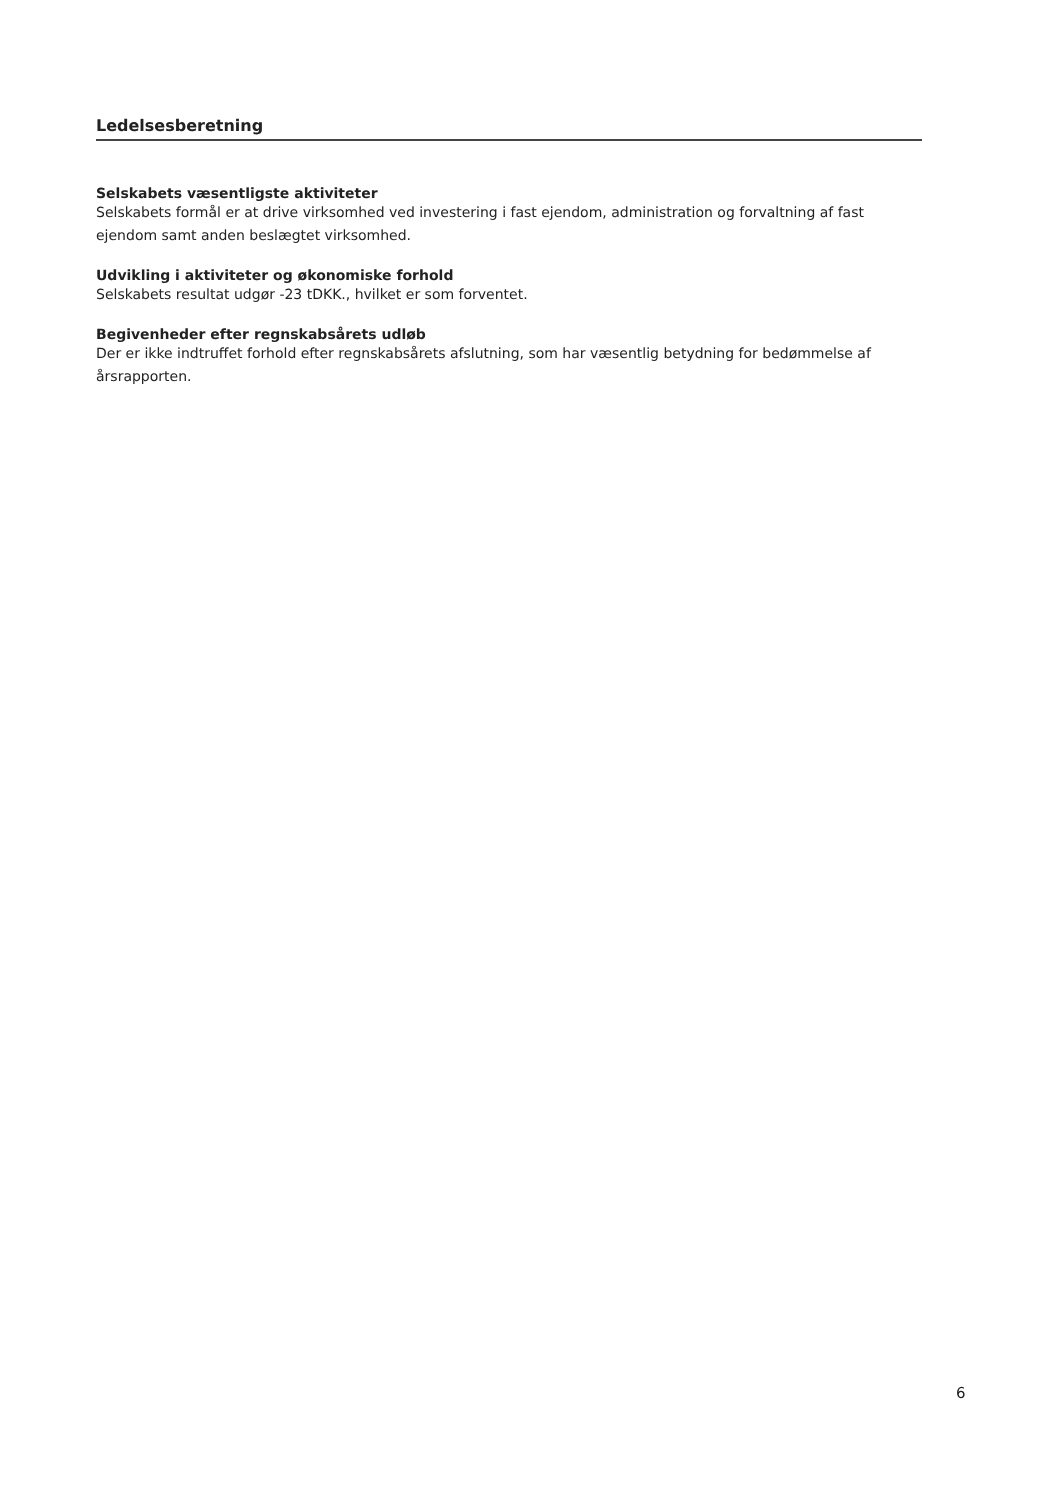Ledelsesberetning
Selskabets væsentligste aktiviteter
Selskabets formål er at drive virksomhed ved investering i fast ejendom, administration og forvaltning af fast ejendom samt anden beslægtet virksomhed.
Udvikling i aktiviteter og økonomiske forhold
Selskabets resultat udgør -23 tDKK., hvilket er som forventet.
Begivenheder efter regnskabsårets udløb
Der er ikke indtruffet forhold efter regnskabsårets afslutning, som har væsentlig betydning for bedømmelse af årsrapporten.
6